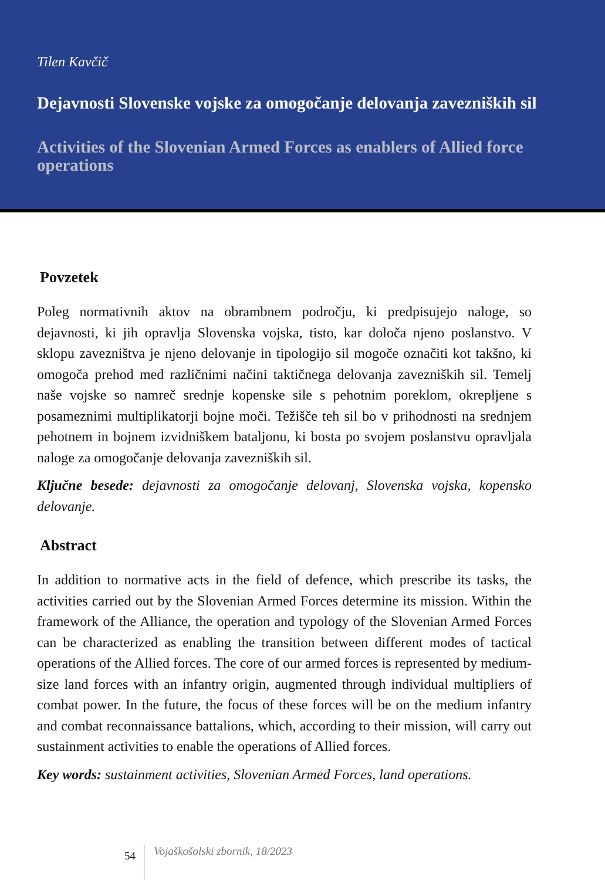Tilen Kavčič
Dejavnosti Slovenske vojske za omogočanje delovanja zavezniških sil
Activities of the Slovenian Armed Forces as enablers of Allied force operations
Povzetek
Poleg normativnih aktov na obrambnem področju, ki predpisujejo naloge, so dejavnosti, ki jih opravlja Slovenska vojska, tisto, kar določa njeno poslanstvo. V sklopu zavezništva je njeno delovanje in tipologijo sil mogoče označiti kot takšno, ki omogoča prehod med različnimi načini taktičnega delovanja zavezniških sil. Temelj naše vojske so namreč srednje kopenske sile s pehotnim poreklom, okrepljene s posameznimi multiplikatorji bojne moči. Težišče teh sil bo v prihodnosti na srednjem pehotnem in bojnem izvidniškem bataljonu, ki bosta po svojem poslanstvu opravljala naloge za omogočanje delovanja zavezniških sil.
Ključne besede: dejavnosti za omogočanje delovanj, Slovenska vojska, kopensko delovanje.
Abstract
In addition to normative acts in the field of defence, which prescribe its tasks, the activities carried out by the Slovenian Armed Forces determine its mission. Within the framework of the Alliance, the operation and typology of the Slovenian Armed Forces can be characterized as enabling the transition between different modes of tactical operations of the Allied forces. The core of our armed forces is represented by medium-size land forces with an infantry origin, augmented through individual multipliers of combat power. In the future, the focus of these forces will be on the medium infantry and combat reconnaissance battalions, which, according to their mission, will carry out sustainment activities to enable the operations of Allied forces.
Key words: sustainment activities, Slovenian Armed Forces, land operations.
54 Vojaškošolski zbornik, 18/2023